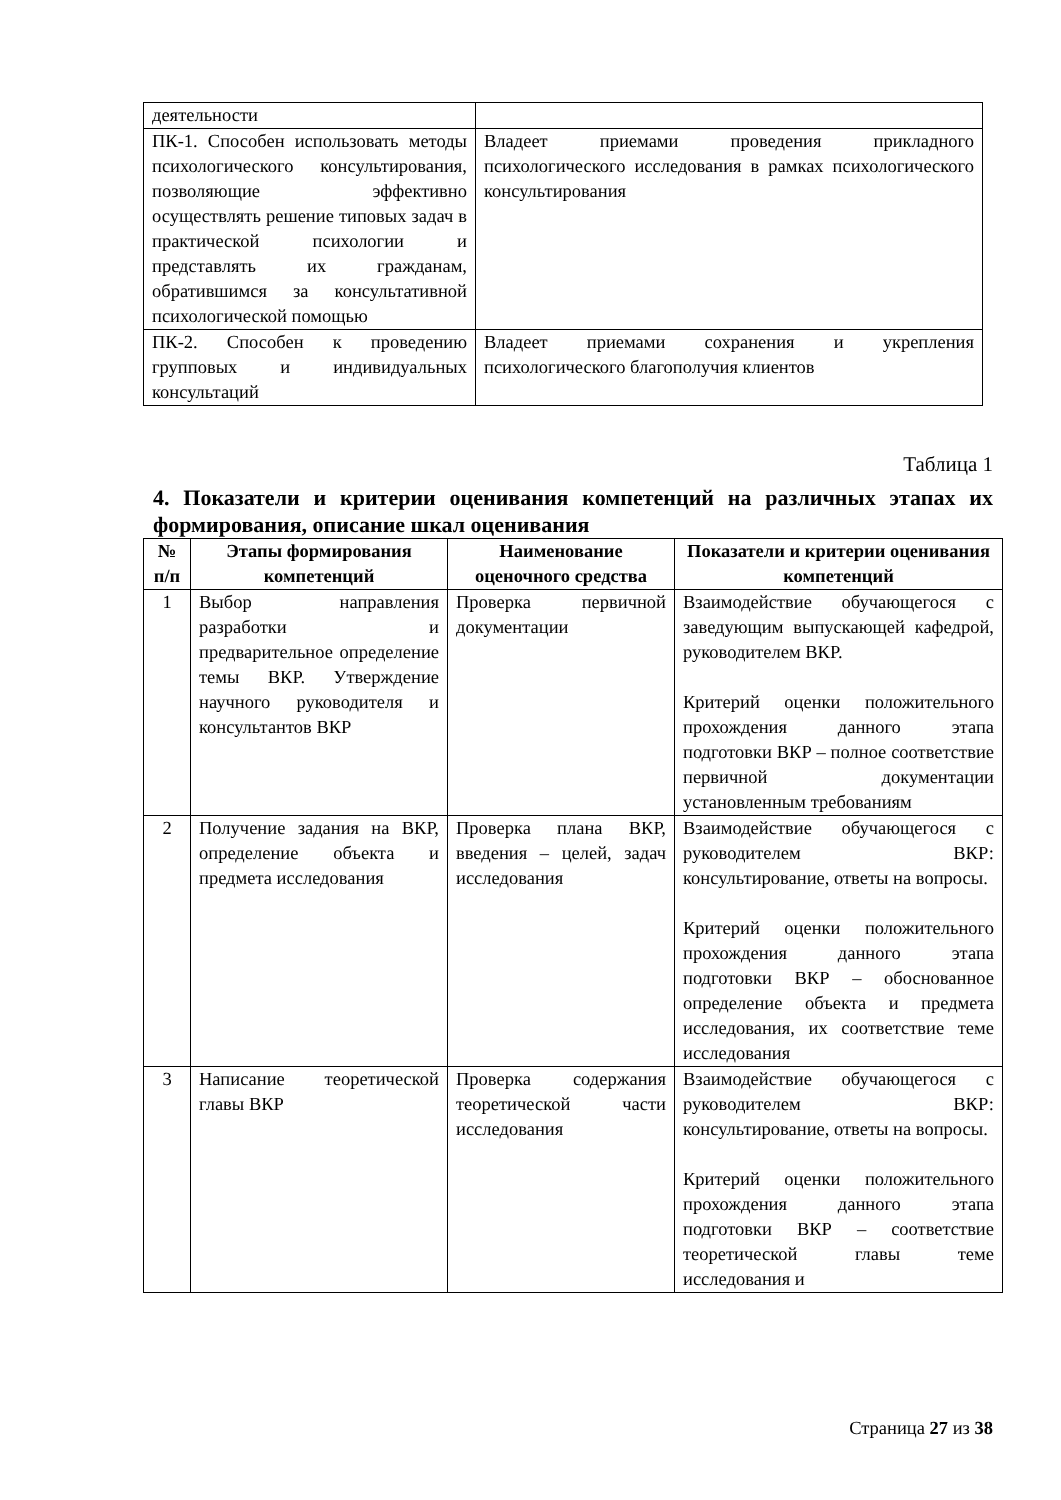| деятельности | |
| ПК-1. Способен использовать методы психологического консультирования, позволяющие эффективно осуществлять решение типовых задач в практической психологии и представлять их гражданам, обратившимся за консультативной психологической помощью | Владеет приемами проведения прикладного психологического исследования в рамках психологического консультирования |
| ПК-2. Способен к проведению групповых и индивидуальных консультаций | Владеет приемами сохранения и укрепления психологического благополучия клиентов |
Таблица 1
4. Показатели и критерии оценивания компетенций на различных этапах их формирования, описание шкал оценивания
| № п/п | Этапы формирования компетенций | Наименование оценочного средства | Показатели и критерии оценивания компетенций |
| --- | --- | --- | --- |
| 1 | Выбор направления разработки и предварительное определение темы ВКР. Утверждение научного руководителя и консультантов ВКР | Проверка первичной документации | Взаимодействие обучающегося с заведующим выпускающей кафедрой, руководителем ВКР. Критерий оценки положительного прохождения данного этапа подготовки ВКР – полное соответствие первичной документации установленным требованиям |
| 2 | Получение задания на ВКР, определение объекта и предмета исследования | Проверка плана ВКР, введения – целей, задач исследования | Взаимодействие обучающегося с руководителем ВКР: консультирование, ответы на вопросы. Критерий оценки положительного прохождения данного этапа подготовки ВКР – обоснованное определение объекта и предмета исследования, их соответствие теме исследования |
| 3 | Написание теоретической главы ВКР | Проверка содержания теоретической части исследования | Взаимодействие обучающегося с руководителем ВКР: консультирование, ответы на вопросы. Критерий оценки положительного прохождения данного этапа подготовки ВКР – соответствие теоретической главы теме исследования и |
Страница 27 из 38